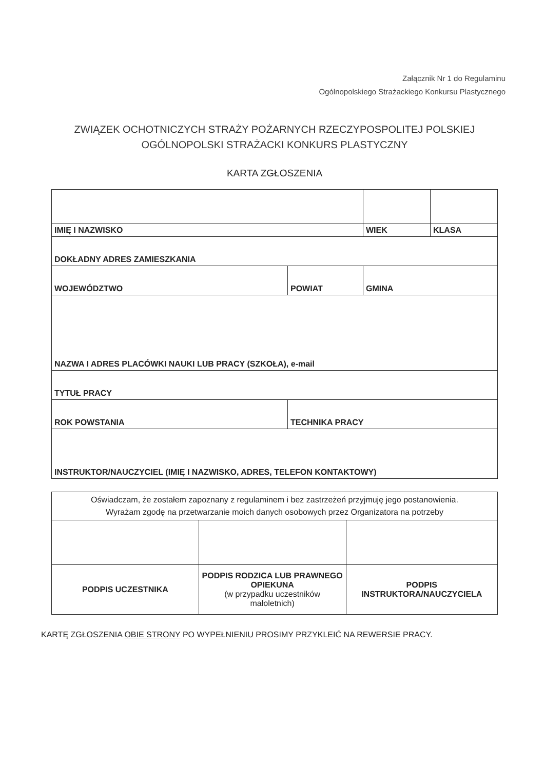Załącznik Nr 1 do Regulaminu
Ogólnopolskiego Strażackiego Konkursu Plastycznego
ZWIĄZEK OCHOTNICZYCH STRAŻY POŻARNYCH RZECZYPOSPOLITEJ POLSKIEJ
OGÓLNOPOLSKI STRAŻACKI KONKURS PLASTYCZNY
KARTA ZGŁOSZENIA
| IMIĘ I NAZWISKO | | WIEK | KLASA |
| DOKŁADNY ADRES ZAMIESZKANIA | | | |
| WOJEWÓDZTWO | POWIAT | GMINA | |
| NAZWA I ADRES PLACÓWKI NAUKI LUB PRACY (SZKOŁA), e-mail | | | |
| TYTUŁ PRACY | | | |
| ROK POWSTANIA | TECHNIKA PRACY | | |
| INSTRUKTOR/NAUCZYCIEL (IMIĘ I NAZWISKO, ADRES, TELEFON KONTAKTOWY) | | | |
| Oświadczam, że zostałem zapoznany z regulaminem i bez zastrzeżeń przyjmuję jego postanowienia. Wyrażam zgodę na przetwarzanie moich danych osobowych przez Organizatora na potrzeby | | |
| PODPIS UCZESTNIKA | PODPIS RODZICA LUB PRAWNEGO OPIEKUNA (w przypadku uczestników małoletnich) | PODPIS INSTRUKTORA/NAUCZYCIELA |
KARTĘ ZGŁOSZENIA OBIE STRONY PO WYPEŁNIENIU PROSIMY PRZYKLEIĆ NA REWERSIE PRACY.